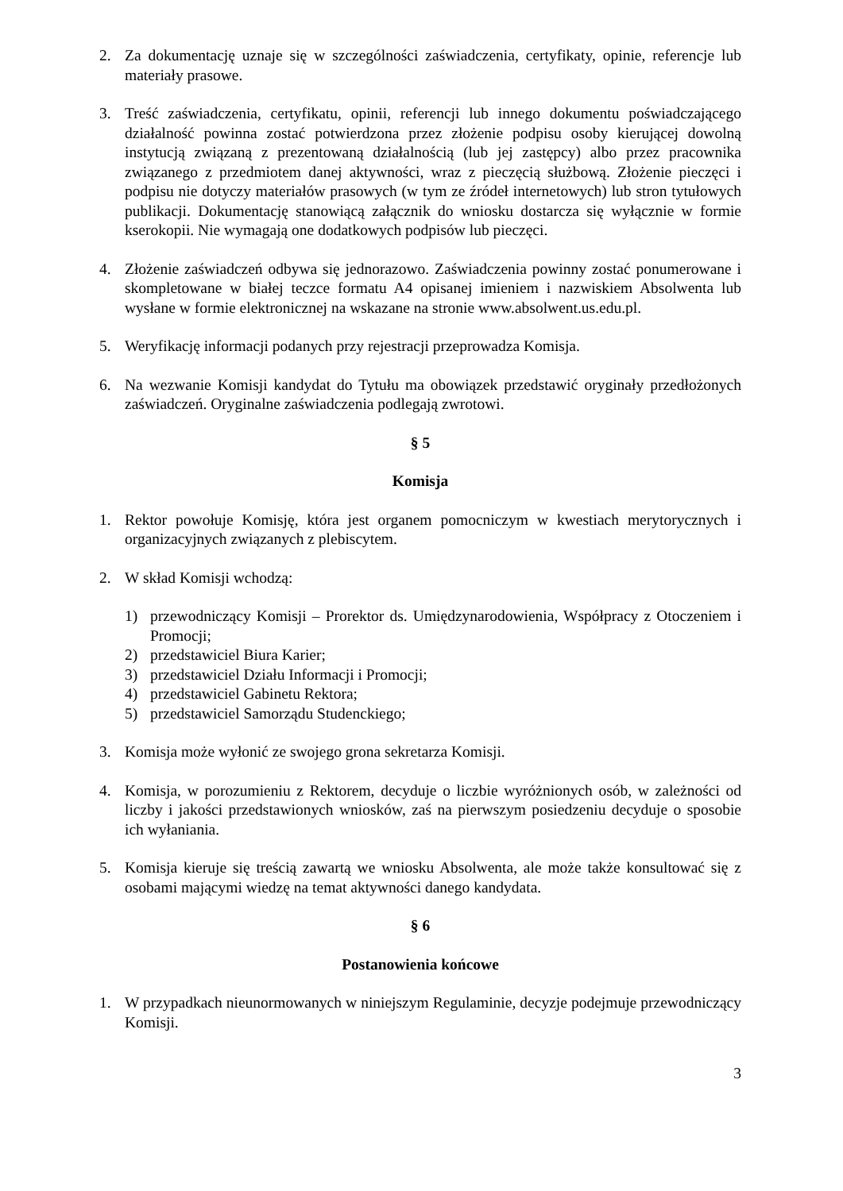2. Za dokumentację uznaje się w szczególności zaświadczenia, certyfikaty, opinie, referencje lub materiały prasowe.
3. Treść zaświadczenia, certyfikatu, opinii, referencji lub innego dokumentu poświadczającego działalność powinna zostać potwierdzona przez złożenie podpisu osoby kierującej dowolną instytucją związaną z prezentowaną działalnością (lub jej zastępcy) albo przez pracownika związanego z przedmiotem danej aktywności, wraz z pieczęcią służbową. Złożenie pieczęci i podpisu nie dotyczy materiałów prasowych (w tym ze źródeł internetowych) lub stron tytułowych publikacji. Dokumentację stanowiącą załącznik do wniosku dostarcza się wyłącznie w formie kserokopii. Nie wymagają one dodatkowych podpisów lub pieczęci.
4. Złożenie zaświadczeń odbywa się jednorazowo. Zaświadczenia powinny zostać ponumerowane i skompletowane w białej teczce formatu A4 opisanej imieniem i nazwiskiem Absolwenta lub wysłane w formie elektronicznej na wskazane na stronie www.absolwent.us.edu.pl.
5. Weryfikację informacji podanych przy rejestracji przeprowadza Komisja.
6. Na wezwanie Komisji kandydat do Tytułu ma obowiązek przedstawić oryginały przedłożonych zaświadczeń. Oryginalne zaświadczenia podlegają zwrotowi.
§ 5
Komisja
1. Rektor powołuje Komisję, która jest organem pomocniczym w kwestiach merytorycznych i organizacyjnych związanych z plebiscytem.
2. W skład Komisji wchodzą:
1) przewodniczący Komisji – Prorektor ds. Umiędzynarodowienia, Współpracy z Otoczeniem i Promocji;
2) przedstawiciel Biura Karier;
3) przedstawiciel Działu Informacji i Promocji;
4) przedstawiciel Gabinetu Rektora;
5) przedstawiciel Samorządu Studenckiego;
3. Komisja może wyłonić ze swojego grona sekretarza Komisji.
4. Komisja, w porozumieniu z Rektorem, decyduje o liczbie wyróżnionych osób, w zależności od liczby i jakości przedstawionych wniosków, zaś na pierwszym posiedzeniu decyduje o sposobie ich wyłaniania.
5. Komisja kieruje się treścią zawartą we wniosku Absolwenta, ale może także konsultować się z osobami mającymi wiedzę na temat aktywności danego kandydata.
§ 6
Postanowienia końcowe
1. W przypadkach nieunormowanych w niniejszym Regulaminie, decyzje podejmuje przewodniczący Komisji.
3